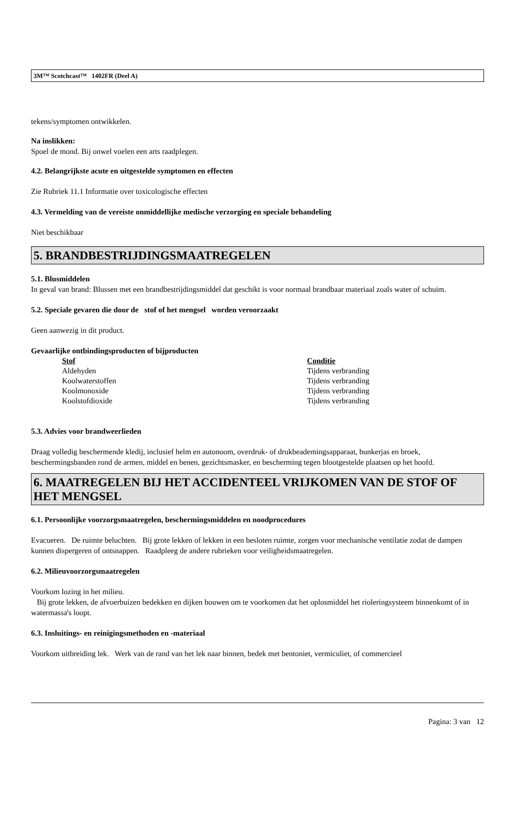3M™ Scotchcast™ 1402FR (Deel A)
tekens/symptomen ontwikkelen.
Na inslikken:
Spoel de mond. Bij onwel voelen een arts raadplegen.
4.2. Belangrijkste acute en uitgestelde symptomen en effecten
Zie Rubriek 11.1 Informatie over toxicologische effecten
4.3. Vermelding van de vereiste onmiddellijke medische verzorging en speciale behandeling
Niet beschikbaar
5. BRANDBESTRIJDINGSMAATREGELEN
5.1. Blusmiddelen
In geval van brand: Blussen met een brandbestrijdingsmiddel dat geschikt is voor normaal brandbaar materiaal zoals water of schuim.
5.2. Speciale gevaren die door de stof of het mengsel worden veroorzaakt
Geen aanwezig in dit product.
Gevaarlijke ontbindingsproducten of bijproducten
| Stof | Conditie |
| --- | --- |
| Aldehyden | Tijdens verbranding |
| Koolwaterstoffen | Tijdens verbranding |
| Koolmonoxide | Tijdens verbranding |
| Koolstofdioxide | Tijdens verbranding |
5.3. Advies voor brandweerlieden
Draag volledig beschermende kledij, inclusief helm en autonoom, overdruk- of drukbeademingsapparaat, bunkerjas en broek, beschermingsbanden rond de armen, middel en benen, gezichtsmasker, en bescherming tegen blootgestelde plaatsen op het hoofd.
6. MAATREGELEN BIJ HET ACCIDENTEEL VRIJKOMEN VAN DE STOF OF HET MENGSEL
6.1. Persoonlijke voorzorgsmaatregelen, beschermingsmiddelen en noodprocedures
Evacueren. De ruimte beluchten. Bij grote lekken of lekken in een besloten ruimte, zorgen voor mechanische ventilatie zodat de dampen kunnen dispergeren of ontsnappen. Raadpleeg de andere rubrieken voor veiligheidsmaatregelen.
6.2. Milieuvoorzorgsmaatregelen
Voorkom lozing in het milieu.
Bij grote lekken, de afvoerbuizen bedekken en dijken bouwen om te voorkomen dat het oplosmiddel het rioleringsysteem binnenkomt of in watermassa's loopt.
6.3. Insluitings- en reinigingsmethoden en -materiaal
Voorkom uitbreiding lek. Werk van de rand van het lek naar binnen, bedek met bentoniet, vermiculiet, of commercieel
Pagina: 3 van 12